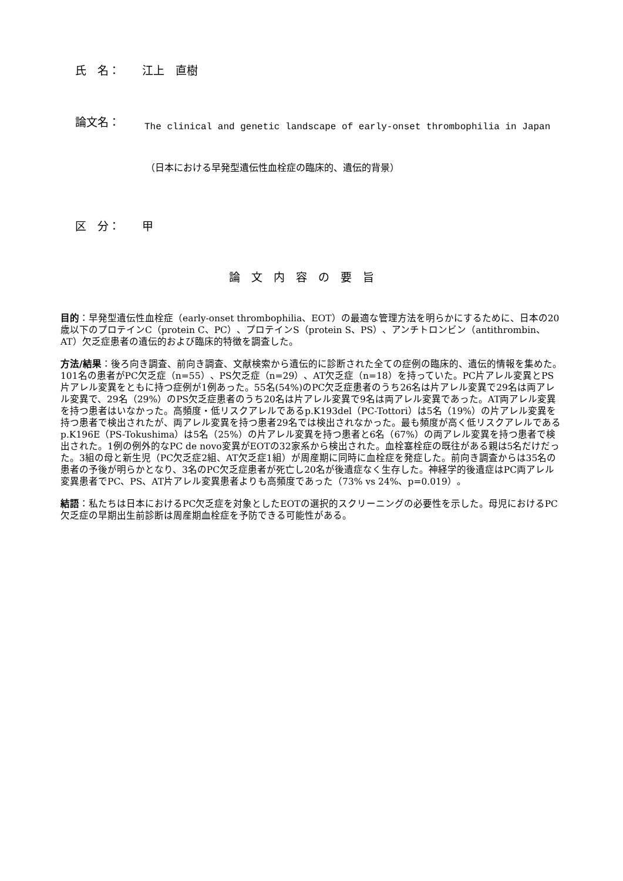氏　名：　　江上　直樹
論文名：
The clinical and genetic landscape of early-onset thrombophilia in Japan
（日本における早発型遺伝性血栓症の臨床的、遺伝的背景）
区　分：　　甲
論　文　内　容　の　要　旨
目的：早発型遺伝性血栓症（early-onset thrombophilia、EOT）の最適な管理方法を明らかにするために、日本の20歳以下のプロテインC（protein C、PC）、プロテインS（protein S、PS）、アンチトロンビン（antithrombin、AT）欠乏症患者の遺伝的および臨床的特徴を調査した。
方法/結果：後ろ向き調査、前向き調査、文献検索から遺伝的に診断された全ての症例の臨床的、遺伝的情報を集めた。101名の患者がPC欠乏症（n=55）、PS欠乏症（n=29）、AT欠乏症（n=18）を持っていた。PC片アレル変異とPS片アレル変異をともに持つ症例が1例あった。55名(54%)のPC欠乏症患者のうち26名は片アレル変異で29名は両アレル変異で、29名（29%）のPS欠乏症患者のうち20名は片アレル変異で9名は両アレル変異であった。AT両アレル変異を持つ患者はいなかった。高頻度・低リスクアレルであるp.K193del（PC-Tottori）は5名（19%）の片アレル変異を持つ患者で検出されたが、両アレル変異を持つ患者29名では検出されなかった。最も頻度が高く低リスクアレルであるp.K196E（PS-Tokushima）は5名（25%）の片アレル変異を持つ患者と6名（67%）の両アレル変異を持つ患者で検出された。1例の例外的なPC de novo変異がEOTの32家系から検出された。血栓塞栓症の既往がある親は5名だけだった。3組の母と新生児（PC欠乏症2組、AT欠乏症1組）が周産期に同時に血栓症を発症した。前向き調査からは35名の患者の予後が明らかとなり、3名のPC欠乏症患者が死亡し20名が後遺症なく生存した。神経学的後遺症はPC両アレル変異患者でPC、PS、AT片アレル変異患者よりも高頻度であった（73% vs 24%、p=0.019）。
結語：私たちは日本におけるPC欠乏症を対象としたEOTの選択的スクリーニングの必要性を示した。母児におけるPC欠乏症の早期出生前診断は周産期血栓症を予防できる可能性がある。